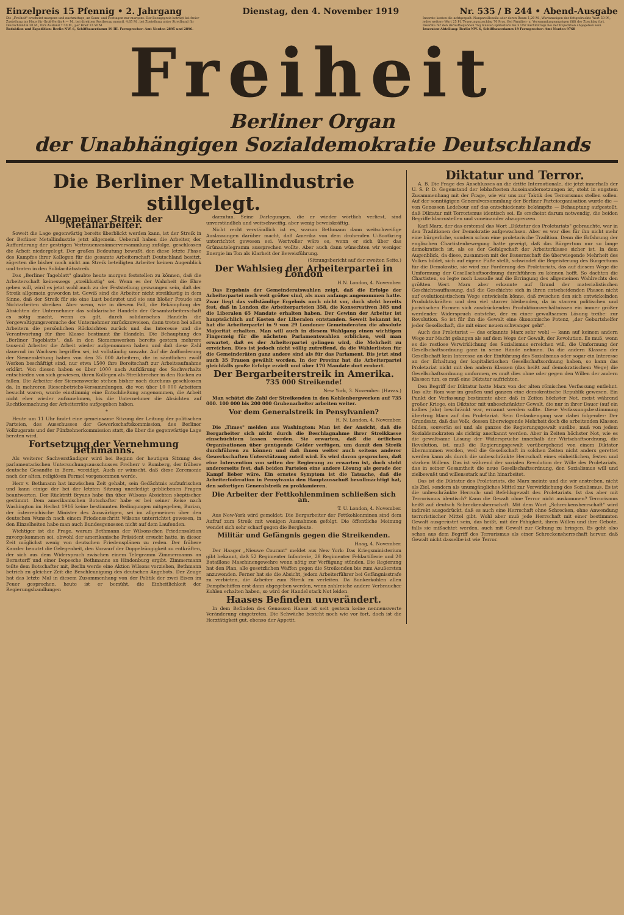Einzelpreis 15 Pfennig • 2. Jahrgang Dienstag, den 4. November 1919 Nr. 535 / B 244 • Abend-Ausgabe
Die „Freiheit" erscheint morgens und nachmittags, an Sonn- und Festtagen nur morgens. Der Bezugspreis beträgt bei freier Zustellung ins Haus für Groß-Berlin 4.— M., bei direktem Postbezug monatl. 4.65 M., bei Zustellung unter Streifband für Deutschland 6.50 M., fürs Ausland 7.50 M., per Brief 12.50 M.
Redaktion und Expedition: Berlin NW. 6, Schiffbauerdamm 19 III. Fernsprecher: Amt Norden 2895 und 2896.
Inserate kosten die achtgespalt. Nonpareillezeile oder deren Raum 1,20 M., Wortanzeigen das fettgedruckte Wort 50 Pf., jedes weitere Wort 25 Pf. Teuerungszuschlag 70 Proz. Bei Familien- u. Versammlungsanzeigen fällt der Zuschlag fort. Inserate für den darauffolgenden Tag müssen spätestens bis 3 Uhr nachmittags bei der Expedition abgegeben sein.
Inseraten-Abteilung: Berlin NW. 6, Schiffbauerdamm 19 Fernsprecher: Amt Norden 9768
Freiheit
Berliner Organ
der Unabhängigen Sozialdemokratie Deutschlands
Die Berliner Metallindustrie stillgelegt.
Allgemeiner Streik der Metallarbeiter.
Soweit die Lage gegenwärtig bereits überblickt werden kann, ist der Streik in der Berliner Metallindustrie jetzt allgemein. Ueberall haben die Arbeiter, der Aufforderung der gestrigen Vertrauensmännerversammlung zufolge, geschlossen die Arbeit niedergelegt. Der großen Bedeutung bewußt, den diese letzte Phase des Kampfes ihrer Kollegen für die gesamte Arbeiterschaft Deutschland besitzt, zögerten die bisher noch nicht am Streik beteiligten Arbeiter keinen Augenblick und traten in den Solidaritätsstreik.
Das „Berliner Tageblatt" glaubte heute morgen feststellen zu können, daß die Arbeiterschaft keineswegs „streiklustig" sei. Wenn es der Wahrheit die Ehre geben will, wird es jetzt wohl auch zu der Feststellung gezwungen sein, daß der Streik allgemein geworden ist. Gewiß sind die Arbeiter nicht streiklustig in dem Sinne, daß der Streik für sie eine Lust bedeutet und sie aus bloßer Freude am Nichtarbeiten streiken. Aber wenn, wie in diesem Fall, die Bekämpfung der Absichten der Unternehmer das solidarische Handeln der Gesamtarbeiterschaft es nötig macht, wenn es gilt, durch solidarisches Handeln die Vergewaltigungsversuche der Unternehmer zurückzuweisen, dann treten bei allen Arbeitern die persönlichen Rücksichten zurück und das Interesse und die Verantwortung für ihre Klasse bestimmt ihr Handeln. Die Behauptung des „Berliner Tageblatts", daß in den Siemenswerken bereits gestern mehrere tausend Arbeiter die Arbeit wieder aufgenommen haben und daß diese Zahl dauernd im Wachsen begriffen sei, ist vollständig unwahr. Auf die Aufforderung der Siemensleitung haben von den 35 000 Arbeitern, die in sämtlichen zwölf Werken beschäftigt sind, nur etwa 1500 ihre Bereitschaft zur Arbeitsaufnahme erklärt. Von diesen haben es über 1000 nach Aufklärung des Sachverhalts entschieden von sich gewiesen, ihren Kollegen als Streikbrecher in den Rücken zu fallen. Die Arbeiter der Siemenswerke stehen bisher noch durchaus geschlossen da. In mehreren Riesenbetriebs-Versammlungen, die von über 10 000 Arbeitern besucht waren, wurde einstimmig eine Entschließung angenommen, die Arbeit nicht eher wieder aufzunehmen, bis die Unternehmer die Absichten auf Rechtlosmachung der Arbeiterräte aufgegeben haben.
*
Heute um 11 Uhr findet eine gemeinsame Sitzung der Leitung der politischen Parteien, des Ausschusses der Gewerkschaftskommission, des Berliner Vollzugsrats und der Fünfzehnerkommission statt, die über die gegenwärtige Lage beraten wird.
Fortsetzung der Vernehmung Bethmanns.
Als weiterer Sachverständiger wird bei Beginn der heutigen Sitzung des parlamentarischen Untersuchungsausschusses Freiherr v. Romberg, der frühere deutsche Gesandte in Bern, vereidigt. Auch er wünscht, daß diese Zeremonie nach der alten, religiösen Formel vorgenommen werde.
Herr v. Bethmann hat inzwischen Zeit gehabt, sein Gedächtnis aufzufrischen und kann einige der bei der letzten Sitzung unerledigt gebliebenen Fragen beantworten. Der Rücktritt Bryans habe ihn über Wilsons Absichten skeptischer gestimmt. Dem amerikanischen Botschafter habe er bei seiner Reise nach Washington im Herbst 1916 keine bestimmten Bedingungen mitgegeben, Burian, der österreichische Minister des Auswärtigen, sei im allgemeinen über den deutschen Wunsch nach einem Friedensschritt Wilsons unterrichtet gewesen, in den Einzelheiten habe man auch Bundesgenossen nicht auf dem Laufenden.
Wichtiger ist die Frage, warum Bethmann der Wilsonschen Friedensaktion zuvorgekommen sei, obwohl der amerikanische Präsident ersucht hatte, in dieser Zeit möglichst wenig von deutschen Friedensplänen zu reden. Der frühere Kanzler benutzt die Gelegenheit, den Vorwurf der Doppelzüngigkeit zu entkräften, der sich aus dem Widerspruch zwischen einem Telegramm Zimmermanns an Bernstorff und einer Depesche Bethmanns an Hindenburg ergibt. Zimmermann teilte dem Botschafter mit, Berlin werde eine Aktion Wilsons vorziehen, Bethmann betrieb zu gleicher Zeit die Beschleunigung des deutschen Angebots. Der Zeuge hat das letzte Mal in diesem Zusammenhang von der Politik der zwei Eisen im Feuer gesprochen, heute ist er bemüht, die Einheitlichkeit der Regierungshandlungen
darzutun. Seine Darlegungen, die er wieder wörtlich verliest, sind unverständlich und weitschweifig, aber wenig beweiskräftig.
Nicht recht verständlich ist es, warum Bethmann dann weitschweifige Auslassungen darüber macht, daß Amerika von dem drohenden U-Bootkrieg unterrichtet gewesen sei. Wertvoller wäre es, wenn er sich über das Grünautelegramm aussprechen wollte. Aber auch dann wünschten wir weniger Energie im Ton als Klarheit der Beweisführung.
(Sitzungsbericht auf der zweiten Seite.)
Der Wahlsieg der Arbeiterpartei in London
H.N. London, 4. November.
Das Ergebnis der Gemeinderatswahlen zeigt, daß die Erfolge der Arbeiterpartei noch weit größer sind, als man anfangs angenommen hatte. Zwar liegt das vollständige Ergebnis noch nicht vor, doch steht bereits fest, daß in London die Arbeiterparteien 358, die Konservativen 385 und die Liberalen 65 Mandate erhalten haben. Der Gewinn der Arbeiter ist hauptsächlich auf Kosten der Liberalen entstanden. Soweit bekannt ist, hat die Arbeiterpartei in 9 von 29 Londoner Gemeinderäten die absolute Majorität erhalten. Man will auch in diesem Wahlgang einen wichtigen Fingerzeig für die nächsten Parlamentswahlen erblicken, weil man erwartet, daß es der Arbeiterpartei gelingen wird, die Mehrheit zu erreichen. Dies ist jedoch nicht völlig zutreffend, da die Wählerlisten für die Gemeinderäten ganz andere sind als für das Parlament. Bis jetzt sind auch 35 Frauen gewählt worden. In der Provinz hat die Arbeiterpartei gleichfalls große Erfolge erzielt und über 170 Mandate dort erobert.
Der Bergarbeiterstreik in Amerika.
735 000 Streikende!
New York, 3. November. (Havas.)
Man schätzt die Zahl der Streikenden in den Kohlenbergwerken auf 735 000. 100 000 bis 200 000 Grubenarbeiter arbeiten weiter.
Vor dem Generalstreik in Pensylvanien?
H. N. London, 4. November.
Die „Times" melden aus Washington: Man ist der Ansicht, daß die Bergarbeiter sich nicht durch die Beschlagnahme ihrer Streikkasse einschüchtern lassen werden. Sie erwarten, daß die örtlichen Organisationen über genügende Gelder verfügen, um damit den Streik durchführen zu können und daß ihnen weiter auch seitens anderer Gewerkschaften Unterstützung zuteil wird. Es wird davon gesprochen, daß eine Intervention von seiten der Regierung zu erwarten ist, doch steht andererseits fest, daß beiden Parteien eine andere Lösung als gerade der Kampf lieber wäre. Ein ernstes Symptom ist die Tatsache, daß die Arbeiterföderation in Pensylvania den Hauptausschuß bevollmächtigt hat, den sofortigen Generalstreik zu proklamieren.
Die Arbeiter der Fettkohlenminen schließen sich an.
T. U. London, 4. November.
Aus New-York wird gemeldet: Die Bergarbeiter der Fettkohlenminen sind dem Aufruf zum Streik mit wenigen Ausnahmen gefolgt. Die öffentliche Meinung wendet sich sehr scharf gegen die Bergleute.
Militär und Gefängnis gegen die Streikenden.
Haag, 4. November.
Der Haager „Nieuwe Courant" meldet aus New York: Das Kriegsministerium gibt bekannt, daß 52 Regimenter Infanterie, 28 Regimenter Feldartillerie und 20 Bataillone Maschinengewehre wenn nötig zur Verfügung stünden. Die Regierung hat den Plan, alle gesetzlichen Waffen gegen die Streikenden bis zum Aeußersten anzuwenden. Ferner hat sie die Absicht, jedem Arbeiterführer bei Gefängnisstrafe zu verbieten, die Arbeiter zum Streik zu verleiten. Da Bunkerkohlen allen Dampfschiffen erst dann abgegeben werden, wenn zahlreiche andere Verbraucher Kohlen erhalten haben, so wird der Handel stark Not leiden.
Haases Befinden unverändert.
In dem Befinden des Genossen Haase ist seit gestern keine nennenswerte Veränderung eingetreten. Die Schwäche besteht noch wie vor fort, doch ist die Herztätigkeit gut, ebenso der Appetit.
Diktatur und Terror.
A. B. Die Frage des Anschlusses an die dritte Internationale, die jetzt innerhalb der U. S. P. D. Gegenstand der lebhaftesten Auseinandersetzungen ist, steht in engstem Zusammenhang mit der Frage, wie wir uns zur Taktik des Terrorismus stellen sollen. Auf der sonntägigen Generalversammlung der Berliner Parteiorganisation wurde die — von Genossen Ledebour auf das entschiedenste bekämpfte — Behauptung aufgestellt, daß Diktatur mit Terrorismus identisch sei. Es erscheint darum notwendig, die beiden Begriffe klarzustellen und voneinander abzugrenzen.
Karl Marx, der das erstemal das Wort „Diktatur des Proletariats" gebrauchte, war in den Traditionen der Demokratie aufgewachsen. Aber es war dies für ihn nicht mehr eine bürgerliche, sondern schon eine proletarische Tradition. Denn die Erfahrung der englischen Chartistenbewegung hatte gezeigt, daß das Bürgertum nur so lange demokratisch ist, als es der Gefolgschaft der Arbeiterklasse sicher ist. In dem Augenblick, da diese, zusammen mit der Bauernschaft die überwiegende Mehrheit des Volkes bildet, sich auf eigene Füße stellt, schwindet die Begeisterung des Bürgertums für die Demokratie, sie wird zur Forderung des Proletariats, das auf diesem Wege die Umformung der Gesellschaftsordnung durchführen zu können hofft. So dachten die Chartisten, so legte noch Lassalle auf die Erringung des allgemeinen Wahlrechts den größten Wert. Marx aber erkannte auf Grund der materialistischen Geschichtsauffassung, daß die Geschichte sich in ihren entscheidenden Phasen nicht auf evolutionistischem Wege entwickeln könne, daß zwischen den sich entwickelnden Produktivkräften und den viel starrer bleibenden, da in starren politischen und juristischen Formen sich ausdrückenden Produktionsverhältnissen ein immer größer werdender Widerspruch entstehe, der zu einer gewaltsamen Lösung treibe: zur Revolution. So ist für ihn die Gewalt eine ökonomische Potenz, „der Geburtshelfer jeder Gesellschaft, die mit einer neuen schwanger geht".
Auch das Proletariat — das erkannte Marx sehr wohl — kann auf keinem andern Wege zur Macht gelangen als auf dem Wege der Gewalt, der Revolution. Es muß, wenn es die restlose Verwirklichung des Sozialismus erreichen will, die Umformung der Gesellschaftsordnung ganz in seine Hände nehmen. Da die andern Klassen der Gesellschaft kein Interesse an der Einführung des Sozialismus oder sogar ein Interesse an der Erhaltung der kapitalistischen Gesellschaftsordnung haben, so kann das Proletariat nicht mit den andern Klassen (das heißt auf demokratischem Wege) die Gesellschaftsordnung umformen, es muß dies ohne oder gegen den Willen der andern Klassen tun, es muß eine Diktatur aufrichten.
Den Begriff der Diktatur hatte Marx von der alten römischen Verfassung entlehnt. Das alte Rom war im großen und ganzen eine demokratische Republik gewesen. Ein Punkt der Verfassung bestimmte aber, daß in Zeiten höchster Not, meist während großer Kriege, ein Diktator mit unbeschränkter Gewalt, die nur in ihrer Dauer (auf ein halbes Jahr) beschränkt war, ernannt werden sollte. Diese Verfassungsbestimmung übertrug Marx auf das Proletariat. Sein Gedankengang war dabei folgender: Der Grundsatz, daß das Volk, dessen überwiegende Mehrheit doch die arbeitenden Klassen bilden, souverän sei und als ganzes die Regierungsgewalt ausübe, muß von jedem Sozialdemokraten als richtig anerkannt werden. Aber in Zeiten höchster Not, wie es die gewaltsame Lösung der Widersprüche innerhalb der Wirtschaftsordnung, die Revolution, ist, muß die Regierungsgewalt vorübergehend von einem Diktator übernommen werden, weil die Gesellschaft in solchen Zeiten nicht anders gerettet werden kann als durch die unbeschränkte Herrschaft eines einheitlichen, festen und starken Willens. Das ist während der sozialen Revolution der Wille des Proletariats, das in seiner Gesamtheit die neue Gesellschaftsordnung, den Sozialismus will und zielbewußt und willensstark auf ihn hinarbeitet.
Das ist die Diktatur des Proletariats, die Marx meinte und die wir anstreben, nicht als Ziel, sondern als unumgängliches Mittel zur Verwirklichung des Sozialismus. Es ist die unbeschränkte Herrsch- und Befehlsgewalt des Proletariats. Ist das aber mit Terrorismus identisch? Kann die Gewalt ohne Terror nicht auskommen? Terrorismus heißt auf deutsch Schreckensherrschaft. Mit dem Wort „Schreckensherrschaft" wird indirekt ausgedrückt, daß es auch eine Herrschaft ohne Schrecken, ohne Anwendung terroristischer Mittel gibt. Wohl aber muß jede Herrschaft mit einer bestimmten Gewalt ausgerüstet sein, das heißt, mit der Fähigkeit, ihren Willen und ihre Gebote, falls sie mißachtet werden, auch mit Gewalt zur Geltung zu bringen. Es geht also schon aus dem Begriff des Terrorismus als einer Schreckensherrschaft hervor, daß Gewalt nicht dasselbe ist wie Terror.